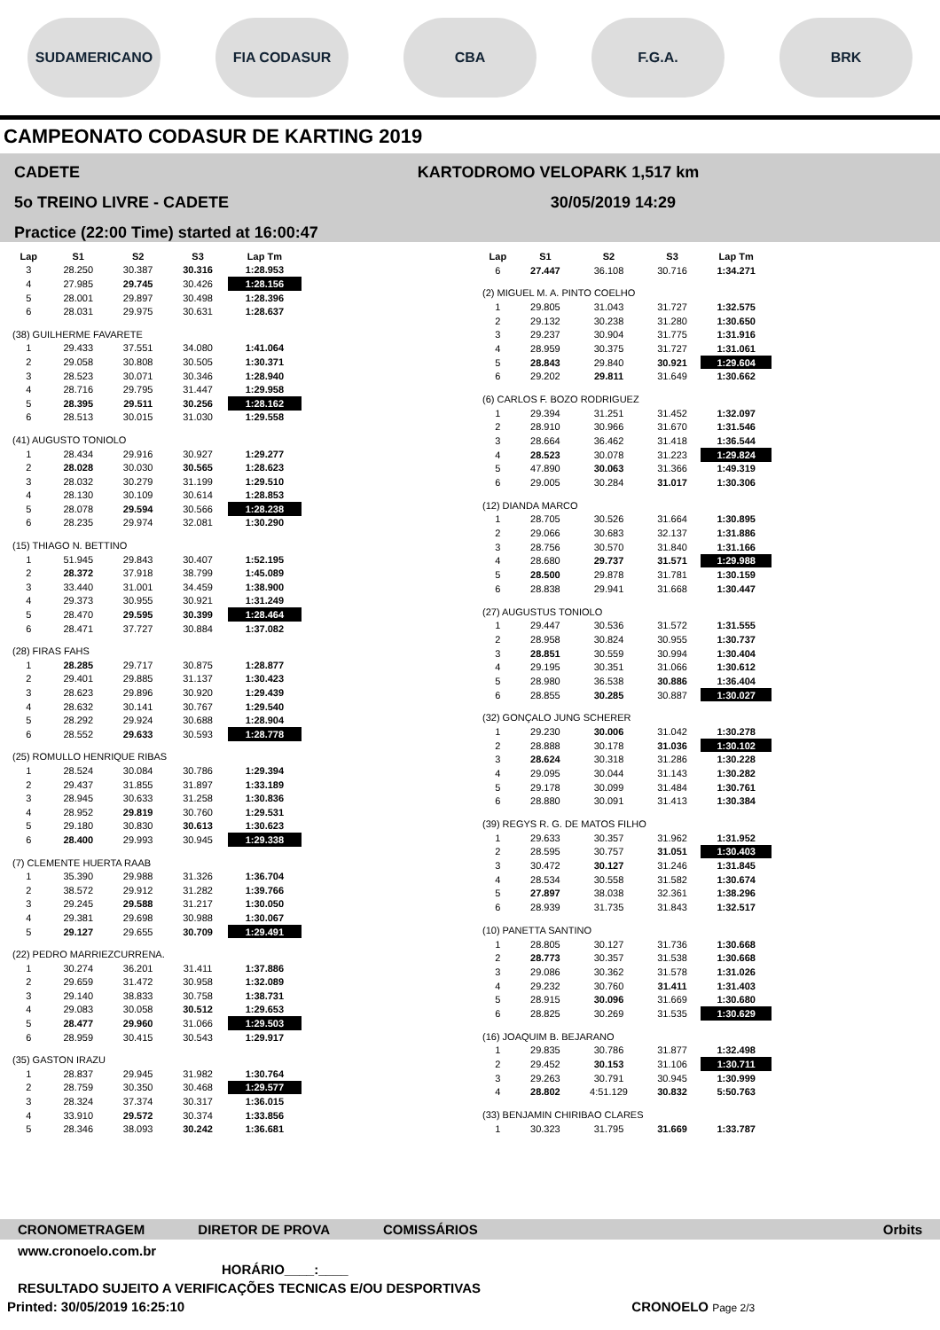SUDAMERICANO FIA CODASUR CBA F.G.A. BRK
CAMPEONATO CODASUR DE KARTING 2019
CADETE
5o TREINO LIVRE - CADETE
Practice (22:00 Time) started at 16:00:47
KARTODROMO VELOPARK 1,517 km
30/05/2019 14:29
| Lap | S1 | S2 | S3 | Lap Tm |
| --- | --- | --- | --- | --- |
| 3 | 28.250 | 30.387 | 30.316 | 1:28.953 |
| 4 | 27.985 | 29.745 | 30.426 | 1:28.156 |
| 5 | 28.001 | 29.897 | 30.498 | 1:28.396 |
| 6 | 28.031 | 29.975 | 30.631 | 1:28.637 |
| (38) GUILHERME FAVARETE | | | | |
| 1 | 29.433 | 37.551 | 34.080 | 1:41.064 |
| 2 | 29.058 | 30.808 | 30.505 | 1:30.371 |
| 3 | 28.523 | 30.071 | 30.346 | 1:28.940 |
| 4 | 28.716 | 29.795 | 31.447 | 1:29.958 |
| 5 | 28.395 | 29.511 | 30.256 | 1:28.162 |
| 6 | 28.513 | 30.015 | 31.030 | 1:29.558 |
| (41) AUGUSTO TONIOLO | | | | |
| 1 | 28.434 | 29.916 | 30.927 | 1:29.277 |
| 2 | 28.028 | 30.030 | 30.565 | 1:28.623 |
| 3 | 28.032 | 30.279 | 31.199 | 1:29.510 |
| 4 | 28.130 | 30.109 | 30.614 | 1:28.853 |
| 5 | 28.078 | 29.594 | 30.566 | 1:28.238 |
| 6 | 28.235 | 29.974 | 32.081 | 1:30.290 |
| (15) THIAGO N. BETTINO | | | | |
| 1 | 51.945 | 29.843 | 30.407 | 1:52.195 |
| 2 | 28.372 | 37.918 | 38.799 | 1:45.089 |
| 3 | 33.440 | 31.001 | 34.459 | 1:38.900 |
| 4 | 29.373 | 30.955 | 30.921 | 1:31.249 |
| 5 | 28.470 | 29.595 | 30.399 | 1:28.464 |
| 6 | 28.471 | 37.727 | 30.884 | 1:37.082 |
| (28) FIRAS FAHS | | | | |
| 1 | 28.285 | 29.717 | 30.875 | 1:28.877 |
| 2 | 29.401 | 29.885 | 31.137 | 1:30.423 |
| 3 | 28.623 | 29.896 | 30.920 | 1:29.439 |
| 4 | 28.632 | 30.141 | 30.767 | 1:29.540 |
| 5 | 28.292 | 29.924 | 30.688 | 1:28.904 |
| 6 | 28.552 | 29.633 | 30.593 | 1:28.778 |
| (25) ROMULLO HENRIQUE RIBAS | | | | |
| 1 | 28.524 | 30.084 | 30.786 | 1:29.394 |
| 2 | 29.437 | 31.855 | 31.897 | 1:33.189 |
| 3 | 28.945 | 30.633 | 31.258 | 1:30.836 |
| 4 | 28.952 | 29.819 | 30.760 | 1:29.531 |
| 5 | 29.180 | 30.830 | 30.613 | 1:30.623 |
| 6 | 28.400 | 29.993 | 30.945 | 1:29.338 |
| (7) CLEMENTE HUERTA RAAB | | | | |
| 1 | 35.390 | 29.988 | 31.326 | 1:36.704 |
| 2 | 38.572 | 29.912 | 31.282 | 1:39.766 |
| 3 | 29.245 | 29.588 | 31.217 | 1:30.050 |
| 4 | 29.381 | 29.698 | 30.988 | 1:30.067 |
| 5 | 29.127 | 29.655 | 30.709 | 1:29.491 |
| (22) PEDRO MARRIEZCURRENA. | | | | |
| 1 | 30.274 | 36.201 | 31.411 | 1:37.886 |
| 2 | 29.659 | 31.472 | 30.958 | 1:32.089 |
| 3 | 29.140 | 38.833 | 30.758 | 1:38.731 |
| 4 | 29.083 | 30.058 | 30.512 | 1:29.653 |
| 5 | 28.477 | 29.960 | 31.066 | 1:29.503 |
| 6 | 28.959 | 30.415 | 30.543 | 1:29.917 |
| (35) GASTON IRAZU | | | | |
| 1 | 28.837 | 29.945 | 31.982 | 1:30.764 |
| 2 | 28.759 | 30.350 | 30.468 | 1:29.577 |
| 3 | 28.324 | 37.374 | 30.317 | 1:36.015 |
| 4 | 33.910 | 29.572 | 30.374 | 1:33.856 |
| 5 | 28.346 | 38.093 | 30.242 | 1:36.681 |
| Lap | S1 | S2 | S3 | Lap Tm |
| --- | --- | --- | --- | --- |
| 6 | 27.447 | 36.108 | 30.716 | 1:34.271 |
| (2) MIGUEL M. A. PINTO COELHO | | | | |
| 1 | 29.805 | 31.043 | 31.727 | 1:32.575 |
| 2 | 29.132 | 30.238 | 31.280 | 1:30.650 |
| 3 | 29.237 | 30.904 | 31.775 | 1:31.916 |
| 4 | 28.959 | 30.375 | 31.727 | 1:31.061 |
| 5 | 28.843 | 29.840 | 30.921 | 1:29.604 |
| 6 | 29.202 | 29.811 | 31.649 | 1:30.662 |
| (6) CARLOS F. BOZO RODRIGUEZ | | | | |
| 1 | 29.394 | 31.251 | 31.452 | 1:32.097 |
| 2 | 28.910 | 30.966 | 31.670 | 1:31.546 |
| 3 | 28.664 | 36.462 | 31.418 | 1:36.544 |
| 4 | 28.523 | 30.078 | 31.223 | 1:29.824 |
| 5 | 47.890 | 30.063 | 31.366 | 1:49.319 |
| 6 | 29.005 | 30.284 | 31.017 | 1:30.306 |
| (12) DIANDA MARCO | | | | |
| 1 | 28.705 | 30.526 | 31.664 | 1:30.895 |
| 2 | 29.066 | 30.683 | 32.137 | 1:31.886 |
| 3 | 28.756 | 30.570 | 31.840 | 1:31.166 |
| 4 | 28.680 | 29.737 | 31.571 | 1:29.988 |
| 5 | 28.500 | 29.878 | 31.781 | 1:30.159 |
| 6 | 28.838 | 29.941 | 31.668 | 1:30.447 |
| (27) AUGUSTUS TONIOLO | | | | |
| 1 | 29.447 | 30.536 | 31.572 | 1:31.555 |
| 2 | 28.958 | 30.824 | 30.955 | 1:30.737 |
| 3 | 28.851 | 30.559 | 30.994 | 1:30.404 |
| 4 | 29.195 | 30.351 | 31.066 | 1:30.612 |
| 5 | 28.980 | 36.538 | 30.886 | 1:36.404 |
| 6 | 28.855 | 30.285 | 30.887 | 1:30.027 |
| (32) GONÇALO JUNG SCHERER | | | | |
| 1 | 29.230 | 30.006 | 31.042 | 1:30.278 |
| 2 | 28.888 | 30.178 | 31.036 | 1:30.102 |
| 3 | 28.624 | 30.318 | 31.286 | 1:30.228 |
| 4 | 29.095 | 30.044 | 31.143 | 1:30.282 |
| 5 | 29.178 | 30.099 | 31.484 | 1:30.761 |
| 6 | 28.880 | 30.091 | 31.413 | 1:30.384 |
| (39) REGYS R. G. DE MATOS FILHO | | | | |
| 1 | 29.633 | 30.357 | 31.962 | 1:31.952 |
| 2 | 28.595 | 30.757 | 31.051 | 1:30.403 |
| 3 | 30.472 | 30.127 | 31.246 | 1:31.845 |
| 4 | 28.534 | 30.558 | 31.582 | 1:30.674 |
| 5 | 27.897 | 38.038 | 32.361 | 1:38.296 |
| 6 | 28.939 | 31.735 | 31.843 | 1:32.517 |
| (10) PANETTA SANTINO | | | | |
| 1 | 28.805 | 30.127 | 31.736 | 1:30.668 |
| 2 | 28.773 | 30.357 | 31.538 | 1:30.668 |
| 3 | 29.086 | 30.362 | 31.578 | 1:31.026 |
| 4 | 29.232 | 30.760 | 31.411 | 1:31.403 |
| 5 | 28.915 | 30.096 | 31.669 | 1:30.680 |
| 6 | 28.825 | 30.269 | 31.535 | 1:30.629 |
| (16) JOAQUIM B. BEJARANO | | | | |
| 1 | 29.835 | 30.786 | 31.877 | 1:32.498 |
| 2 | 29.452 | 30.153 | 31.106 | 1:30.711 |
| 3 | 29.263 | 30.791 | 30.945 | 1:30.999 |
| 4 | 28.802 | 4:51.129 | 30.832 | 5:50.763 |
| (33) BENJAMIN CHIRIBAO CLARES | | | | |
| 1 | 30.323 | 31.795 | 31.669 | 1:33.787 |
CRONOMETRAGEM DIRETOR DE PROVA COMISSÁRIOS Orbits
www.cronoelo.com.br
HORÁRIO____:____
RESULTADO SUJEITO A VERIFICAÇÕES TECNICAS E/OU DESPORTIVAS
Printed: 30/05/2019 16:25:10 CRONOELO Page 2/3